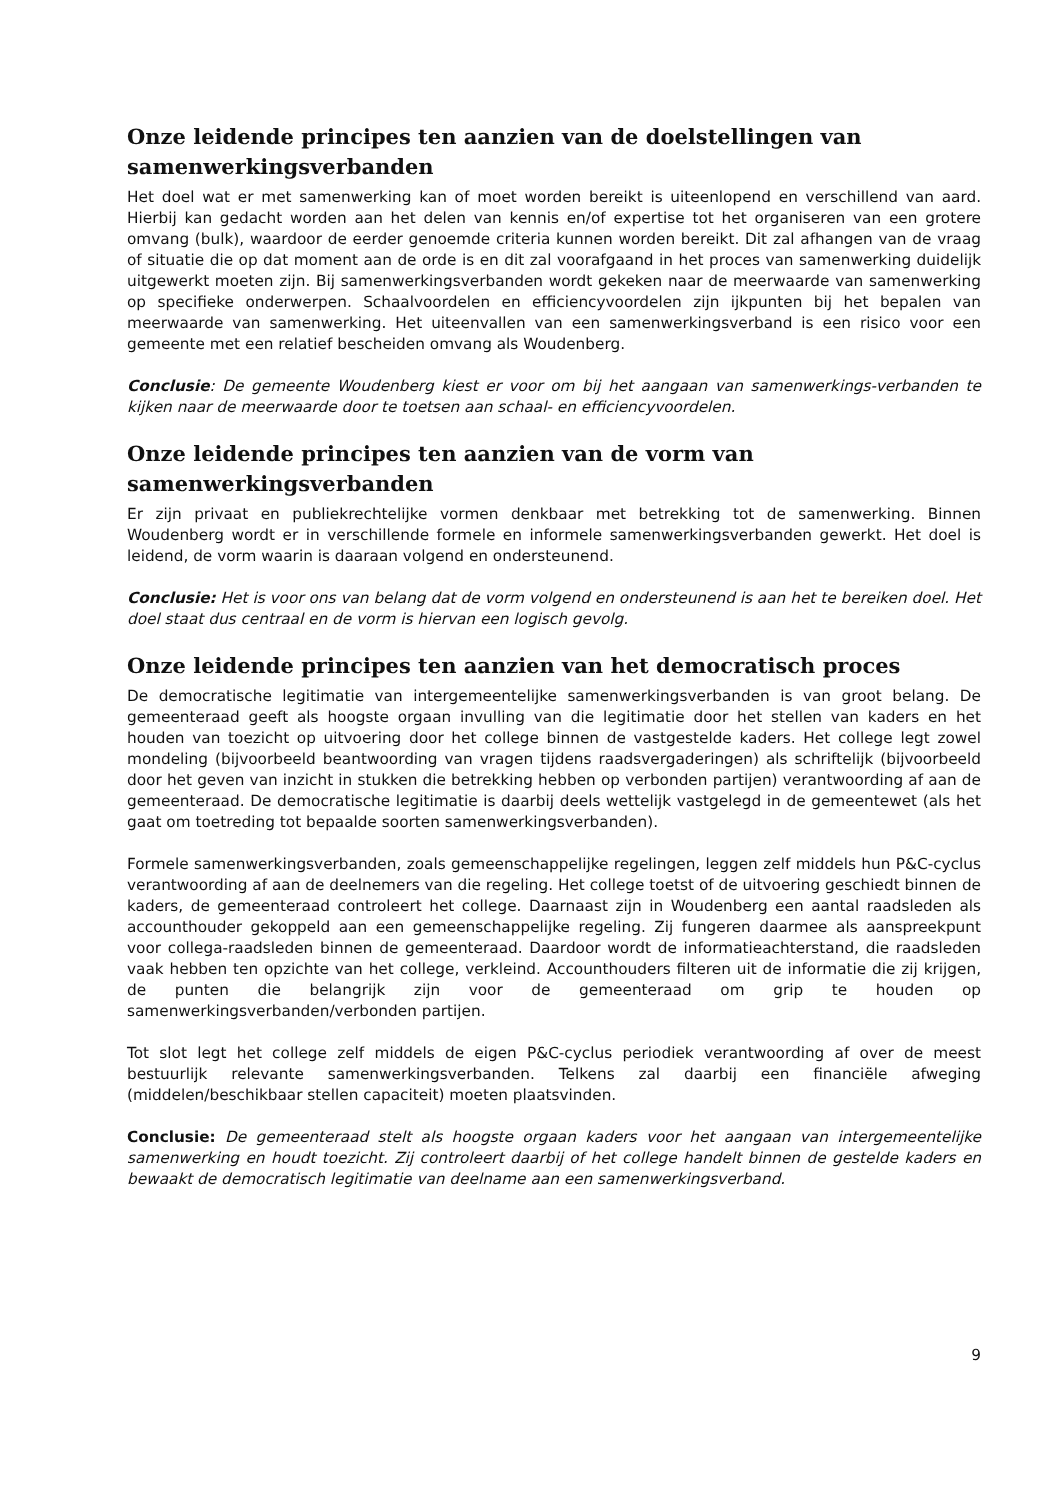Onze leidende principes ten aanzien van de doelstellingen van samenwerkingsverbanden
Het doel wat er met samenwerking kan of moet worden bereikt is uiteenlopend en verschillend van aard. Hierbij kan gedacht worden aan het delen van kennis en/of expertise tot het organiseren van een grotere omvang (bulk), waardoor de eerder genoemde criteria kunnen worden bereikt. Dit zal afhangen van de vraag of situatie die op dat moment aan de orde is en dit zal voorafgaand in het proces van samenwerking duidelijk uitgewerkt moeten zijn. Bij samenwerkingsverbanden wordt gekeken naar de meerwaarde van samenwerking op specifieke onderwerpen. Schaalvoordelen en efficiencyvoordelen zijn ijkpunten bij het bepalen van meerwaarde van samenwerking. Het uiteenvallen van een samenwerkingsverband is een risico voor een gemeente met een relatief bescheiden omvang als Woudenberg.
Conclusie: De gemeente Woudenberg kiest er voor om bij het aangaan van samenwerkings-verbanden te kijken naar de meerwaarde door te toetsen aan schaal- en efficiencyvoordelen.
Onze leidende principes ten aanzien van de vorm van samenwerkingsverbanden
Er zijn privaat en publiekrechtelijke vormen denkbaar met betrekking tot de samenwerking. Binnen Woudenberg wordt er in verschillende formele en informele samenwerkingsverbanden gewerkt. Het doel is leidend, de vorm waarin is daaraan volgend en ondersteunend.
Conclusie: Het is voor ons van belang dat de vorm volgend en ondersteunend is aan het te bereiken doel. Het doel staat dus centraal en de vorm is hiervan een logisch gevolg.
Onze leidende principes ten aanzien van het democratisch proces
De democratische legitimatie van intergemeentelijke samenwerkingsverbanden is van groot belang. De gemeenteraad geeft als hoogste orgaan invulling van die legitimatie door het stellen van kaders en het houden van toezicht op uitvoering door het college binnen de vastgestelde kaders. Het college legt zowel mondeling (bijvoorbeeld beantwoording van vragen tijdens raadsvergaderingen) als schriftelijk (bijvoorbeeld door het geven van inzicht in stukken die betrekking hebben op verbonden partijen) verantwoording af aan de gemeenteraad. De democratische legitimatie is daarbij deels wettelijk vastgelegd in de gemeentewet (als het gaat om toetreding tot bepaalde soorten samenwerkingsverbanden).
Formele samenwerkingsverbanden, zoals gemeenschappelijke regelingen, leggen zelf middels hun P&C-cyclus verantwoording af aan de deelnemers van die regeling. Het college toetst of de uitvoering geschiedt binnen de kaders, de gemeenteraad controleert het college. Daarnaast zijn in Woudenberg een aantal raadsleden als accounthouder gekoppeld aan een gemeenschappelijke regeling. Zij fungeren daarmee als aanspreekpunt voor collega-raadsleden binnen de gemeenteraad. Daardoor wordt de informatieachterstand, die raadsleden vaak hebben ten opzichte van het college, verkleind. Accounthouders filteren uit de informatie die zij krijgen, de punten die belangrijk zijn voor de gemeenteraad om grip te houden op samenwerkingsverbanden/verbonden partijen.
Tot slot legt het college zelf middels de eigen P&C-cyclus periodiek verantwoording af over de meest bestuurlijk relevante samenwerkingsverbanden. Telkens zal daarbij een financiële afweging (middelen/beschikbaar stellen capaciteit) moeten plaatsvinden.
Conclusie: De gemeenteraad stelt als hoogste orgaan kaders voor het aangaan van intergemeentelijke samenwerking en houdt toezicht. Zij controleert daarbij of het college handelt binnen de gestelde kaders en bewaakt de democratisch legitimatie van deelname aan een samenwerkingsverband.
9